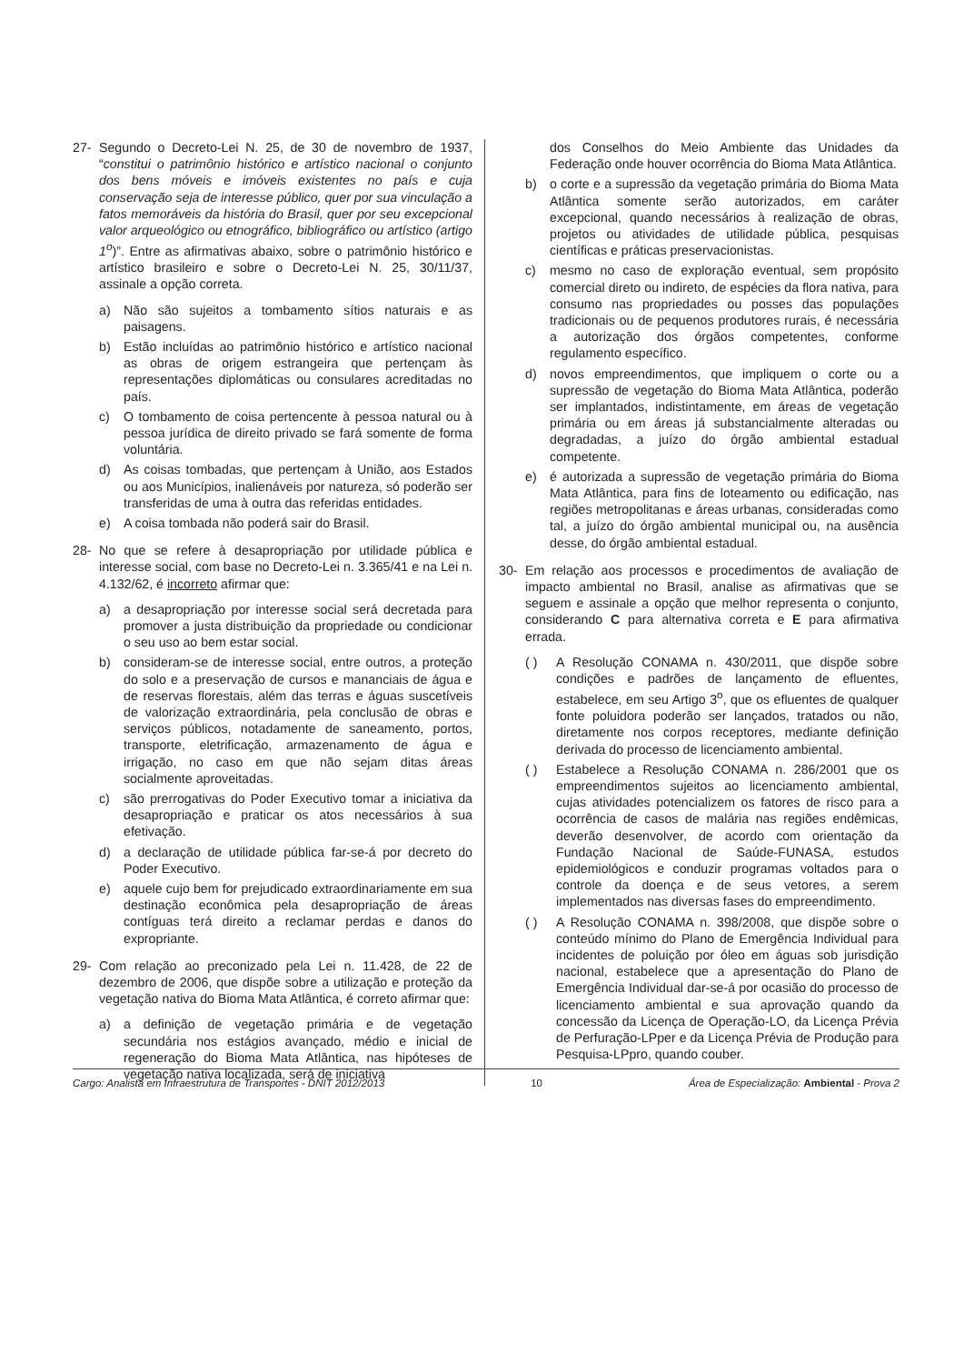27- Segundo o Decreto-Lei N. 25, de 30 de novembro de 1937, “constitui o patrimônio histórico e artístico nacional o conjunto dos bens móveis e imóveis existentes no país e cuja conservação seja de interesse público, quer por sua vinculação a fatos memoráveis da história do Brasil, quer por seu excepcional valor arqueológico ou etnográfico, bibliográfico ou artístico (artigo 1<sup>o</sup>)”. Entre as afirmativas abaixo, sobre o patrimônio histórico e artístico brasileiro e sobre o Decreto-Lei N. 25, 30/11/37, assinale a opção correta.
a) Não são sujeitos a tombamento sítios naturais e as paisagens.
b) Estão incluídas ao patrimônio histórico e artístico nacional as obras de origem estrangeira que pertençam às representações diplomáticas ou consulares acreditadas no país.
c) O tombamento de coisa pertencente à pessoa natural ou à pessoa jurídica de direito privado se fará somente de forma voluntária.
d) As coisas tombadas, que pertençam à União, aos Estados ou aos Municípios, inalienáveis por natureza, só poderão ser transferidas de uma à outra das referidas entidades.
e) A coisa tombada não poderá sair do Brasil.
28- No que se refere à desapropriação por utilidade pública e interesse social, com base no Decreto-Lei n. 3.365/41 e na Lei n. 4.132/62, é incorreto afirmar que:
a) a desapropriação por interesse social será decretada para promover a justa distribuição da propriedade ou condicionar o seu uso ao bem estar social.
b) consideram-se de interesse social, entre outros, a proteção do solo e a preservação de cursos e mananciais de água e de reservas florestais, além das terras e águas suscetíveis de valorização extraordinária, pela conclusão de obras e serviços públicos, notadamente de saneamento, portos, transporte, eletrificação, armazenamento de água e irrigação, no caso em que não sejam ditas áreas socialmente aproveitadas.
c) são prerrogativas do Poder Executivo tomar a iniciativa da desapropriação e praticar os atos necessários à sua efetivação.
d) a declaração de utilidade pública far-se-á por decreto do Poder Executivo.
e) aquele cujo bem for prejudicado extraordinariamente em sua destinação econômica pela desapropriação de áreas contíguas terá direito a reclamar perdas e danos do expropriante.
29- Com relação ao preconizado pela Lei n. 11.428, de 22 de dezembro de 2006, que dispõe sobre a utilização e proteção da vegetação nativa do Bioma Mata Atlântica, é correto afirmar que:
a) a definição de vegetação primária e de vegetação secundária nos estágios avançado, médio e inicial de regeneração do Bioma Mata Atlântica, nas hipóteses de vegetação nativa localizada, será de iniciativa
dos Conselhos do Meio Ambiente das Unidades da Federação onde houver ocorrência do Bioma Mata Atlântica.
b) o corte e a supressão da vegetação primária do Bioma Mata Atlântica somente serão autorizados, em caráter excepcional, quando necessários à realização de obras, projetos ou atividades de utilidade pública, pesquisas científicas e práticas preservacionistas.
c) mesmo no caso de exploração eventual, sem propósito comercial direto ou indireto, de espécies da flora nativa, para consumo nas propriedades ou posses das populações tradicionais ou de pequenos produtores rurais, é necessária a autorização dos órgãos competentes, conforme regulamento específico.
d) novos empreendimentos, que impliquem o corte ou a supressão de vegetação do Bioma Mata Atlântica, poderão ser implantados, indistintamente, em áreas de vegetação primária ou em áreas já substancialmente alteradas ou degradadas, a juízo do órgão ambiental estadual competente.
e) é autorizada a supressão de vegetação primária do Bioma Mata Atlântica, para fins de loteamento ou edificação, nas regiões metropolitanas e áreas urbanas, consideradas como tal, a juízo do órgão ambiental municipal ou, na ausência desse, do órgão ambiental estadual.
30- Em relação aos processos e procedimentos de avaliação de impacto ambiental no Brasil, analise as afirmativas que se seguem e assinale a opção que melhor representa o conjunto, considerando C para alternativa correta e E para afirmativa errada.
( ) A Resolução CONAMA n. 430/2011, que dispõe sobre condições e padrões de lançamento de efluentes, estabelece, em seu Artigo 3<sup>o</sup>, que os efluentes de qualquer fonte poluidora poderão ser lançados, tratados ou não, diretamente nos corpos receptores, mediante definição derivada do processo de licenciamento ambiental.
( ) Estabelece a Resolução CONAMA n. 286/2001 que os empreendimentos sujeitos ao licenciamento ambiental, cujas atividades potencializem os fatores de risco para a ocorrência de casos de malária nas regiões endêmicas, deverão desenvolver, de acordo com orientação da Fundação Nacional de Saúde-FUNASA, estudos epidemiológicos e conduzir programas voltados para o controle da doença e de seus vetores, a serem implementados nas diversas fases do empreendimento.
( ) A Resolução CONAMA n. 398/2008, que dispõe sobre o conteúdo mínimo do Plano de Emergência Individual para incidentes de poluição por óleo em águas sob jurisdição nacional, estabelece que a apresentação do Plano de Emergência Individual dar-se-á por ocasião do processo de licenciamento ambiental e sua aprovação quando da concessão da Licença de Operação-LO, da Licença Prévia de Perfuração-LPper e da Licença Prévia de Produção para Pesquisa-LPpro, quando couber.
Cargo: Analista em Infraestrutura de Transportes - DNIT 2012/2013 10 Área de Especialização: Ambiental - Prova 2